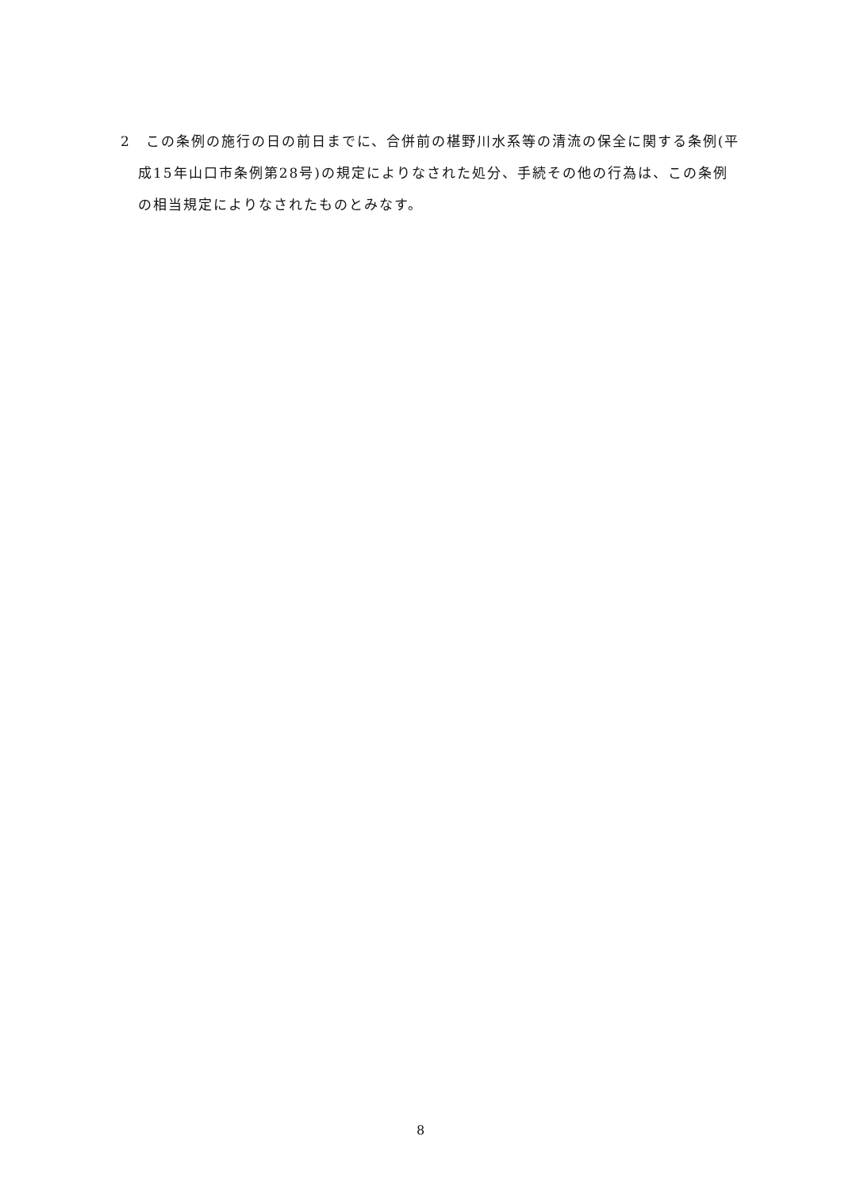2　この条例の施行の日の前日までに、合併前の椹野川水系等の清流の保全に関する条例(平成15年山口市条例第28号)の規定によりなされた処分、手続その他の行為は、この条例の相当規定によりなされたものとみなす。
8